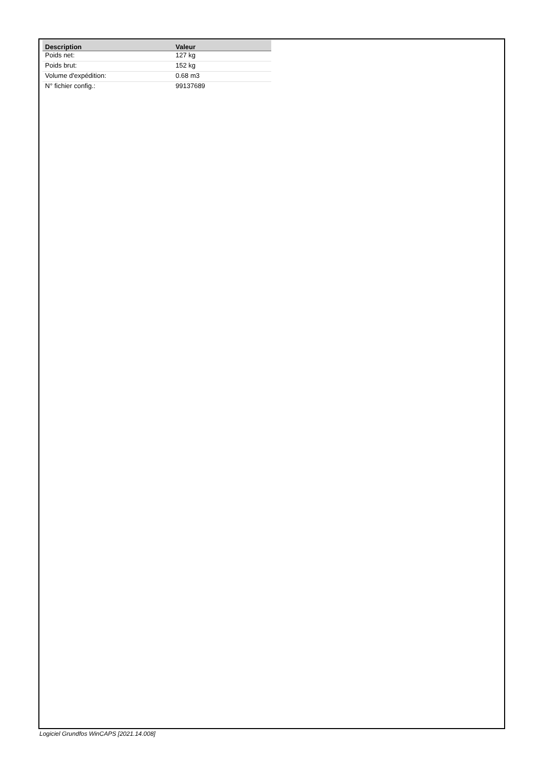| Description | Valeur |
| --- | --- |
| Poids net: | 127 kg |
| Poids brut: | 152 kg |
| Volume d'expédition: | 0.68 m3 |
| N° fichier config.: | 99137689 |
Logiciel Grundfos WinCAPS [2021.14.008]